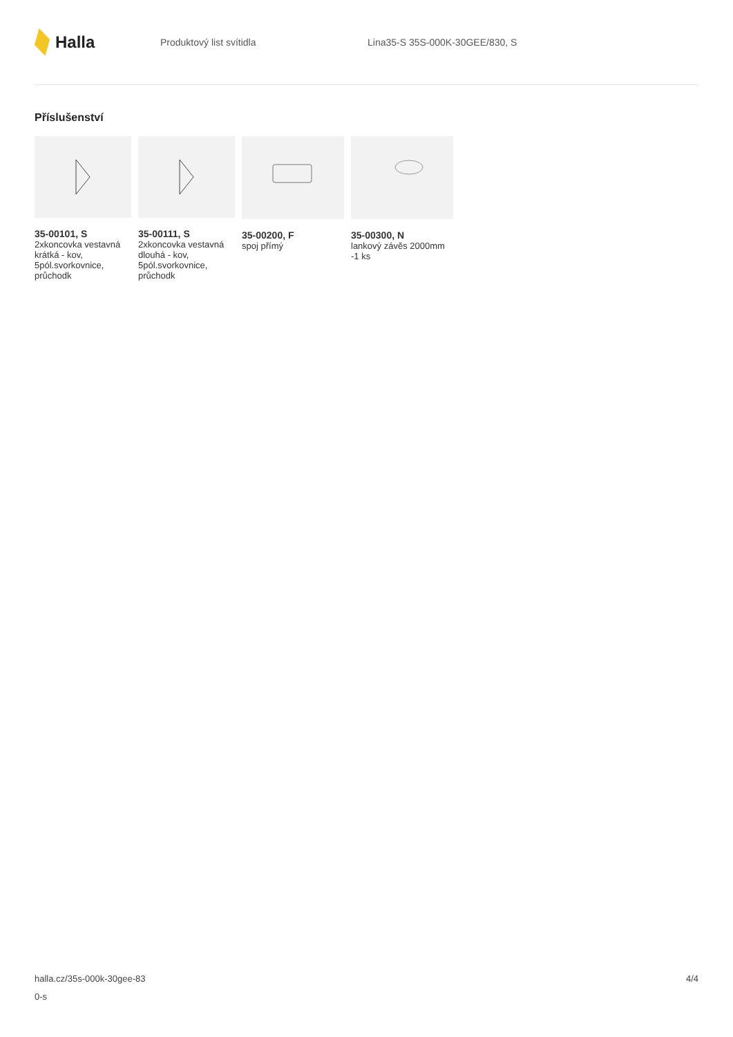Halla
Produktový list svítidla Lina35-S 35S-000K-30GEE/830, S
Příslušenství
35-00101, S
2xkoncovka vestavná krátká - kov, 5pól.svorkovnice, průchodk
35-00111, S
2xkoncovka vestavná dlouhá - kov, 5pól.svorkovnice, průchodk
35-00200, F
spoj přímý
35-00300, N
lankový závěs 2000mm -1 ks
halla.cz/35s-000k-30gee-83
0-s
4/4